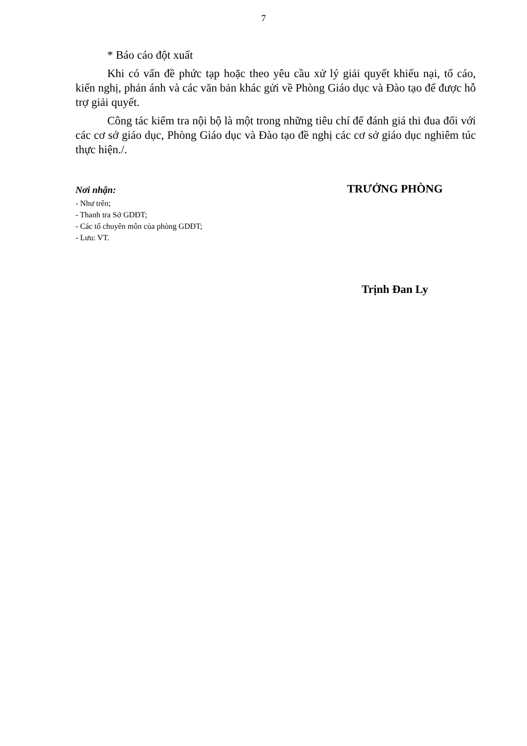7
* Báo cáo đột xuất
Khi có vấn đề phức tạp hoặc theo yêu cầu xử lý giải quyết khiếu nại, tố cáo, kiến nghị, phản ánh và các văn bản khác gửi về Phòng Giáo dục và Đào tạo để được hỗ trợ giải quyết.
Công tác kiểm tra nội bộ là một trong những tiêu chí để đánh giá thi đua đối với các cơ sở giáo dục, Phòng Giáo dục và Đào tạo đề nghị các cơ sở giáo dục nghiêm túc thực hiện./.
Nơi nhận:
- Như trên;
- Thanh tra Sở GDĐT;
- Các tổ chuyên môn của phòng GDĐT;
- Lưu: VT.
TRƯỞNG PHÒNG
Trịnh Đan Ly